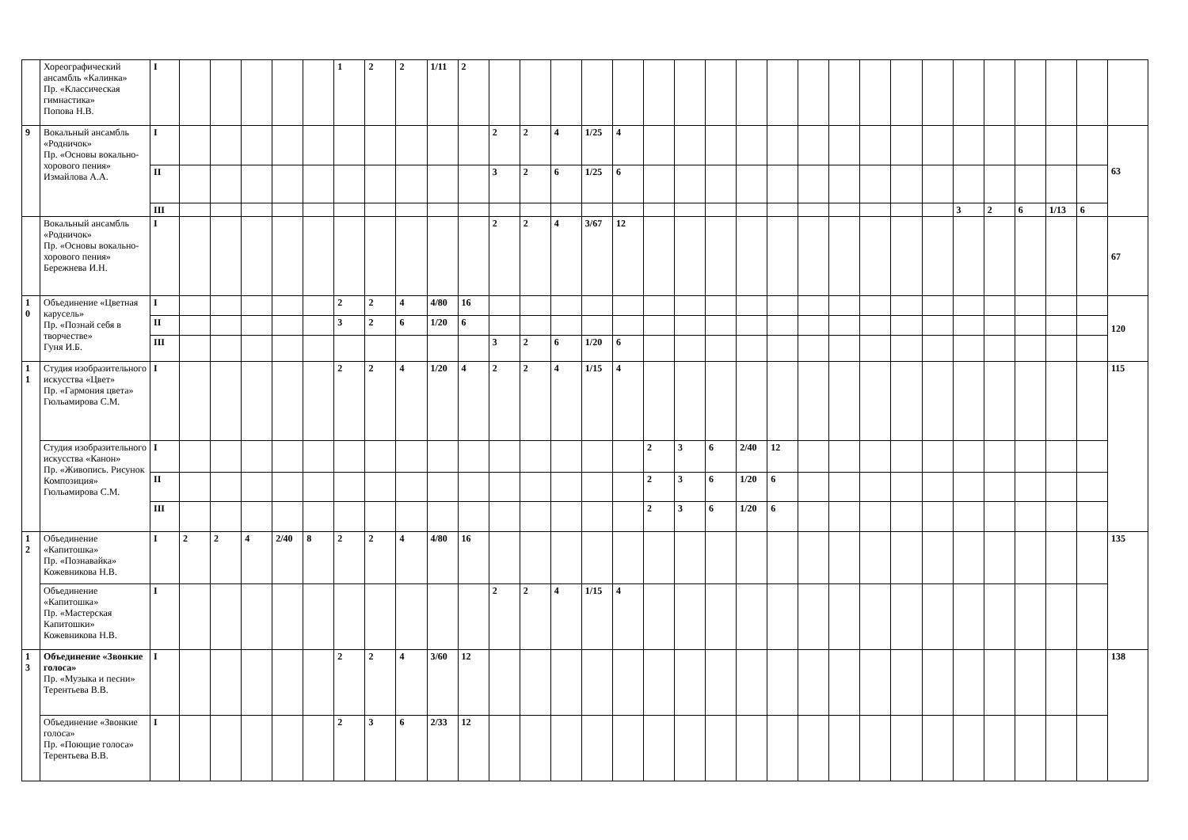| | Хореографический ансамбль «Калинка» Пр. «Классическая гимнастика» Попова Н.В. | I | | | | | | 1 | 2 | 2 | 1/11 | 2 | | | | | | | | | | | | | | | | | | | | | |
| 9 | Вокальный ансамбль «Родничок» Пр. «Основы вокально-хорового пения» Измайлова А.А. | I | | | | | | | | | | | 2 | 2 | 4 | 1/25 | 4 | | | | | | | | | | | | | | | | 63 |
| | | II | | | | | | | | | | | 3 | 2 | 6 | 1/25 | 6 | | | | | | | | | | | | | | | | |
| | | III | | | | | | | | | | | | | | | | | | | | | | | | | | 3 | 2 | 6 | 1/13 | 6 | |
| | Вокальный ансамбль «Родничок» Пр. «Основы вокально-хорового пения» Бережнева И.Н. | I | | | | | | | | | | | 2 | 2 | 4 | 3/67 | 12 | | | | | | | | | | | | | | | | 67 |
| 1 0 | Объединение «Цветная карусель» Пр. «Познай себя в творчестве» Гуня И.Б. | I | | | | | | 2 | 2 | 4 | 4/80 | 16 | | | | | | | | | | | | | | | | | | | | | 120 |
| | | II | | | | | | 3 | 2 | 6 | 1/20 | 6 | | | | | | | | | | | | | | | | | | | | | |
| | | III | | | | | | | | | | | 3 | 2 | 6 | 1/20 | 6 | | | | | | | | | | | | | | | | |
| 1 1 | Студия изобразительного искусства «Цвет» Пр. «Гармония цвета» Гюльамирова С.М. | I | | | | | | 2 | 2 | 4 | 1/20 | 4 | 2 | 2 | 4 | 1/15 | 4 | | | | | | | | | | | | | | | | 115 |
| | Студия изобразительного искусства «Канон» Пр. «Живопись. Рисунок Композиция» Гюльамирова С.М. | I | | | | | | | | | | | | | | | | 2 | 3 | 6 | 2/40 | 12 | | | | | | | | | | | |
| | | II | | | | | | | | | | | | | | | | 2 | 3 | 6 | 1/20 | 6 | | | | | | | | | | | |
| | | III | | | | | | | | | | | | | | | | 2 | 3 | 6 | 1/20 | 6 | | | | | | | | | | | |
| 1 2 | Объединение «Капитошка» Пр. «Познавайка» Кожевникова Н.В. | I | 2 | 2 | 4 | 2/40 | 8 | 2 | 2 | 4 | 4/80 | 16 | | | | | | | | | | | | | | | | | | | | | 135 |
| | Объединение «Капитошка» Пр. «Мастерская Капитошки» Кожевникова Н.В. | I | | | | | | | | | | | 2 | 2 | 4 | 1/15 | 4 | | | | | | | | | | | | | | | | |
| 1 3 | Объединение «Звонкие голоса» Пр. «Музыка и песни» Терентьева В.В. | I | | | | | | 2 | 2 | 4 | 3/60 | 12 | | | | | | | | | | | | | | | | | | | | | 138 |
| | Объединение «Звонкие голоса» Пр. «Поющие голоса» Терентьева В.В. | I | | | | | | 2 | 3 | 6 | 2/33 | 12 | | | | | | | | | | | | | | | | | | | | | |